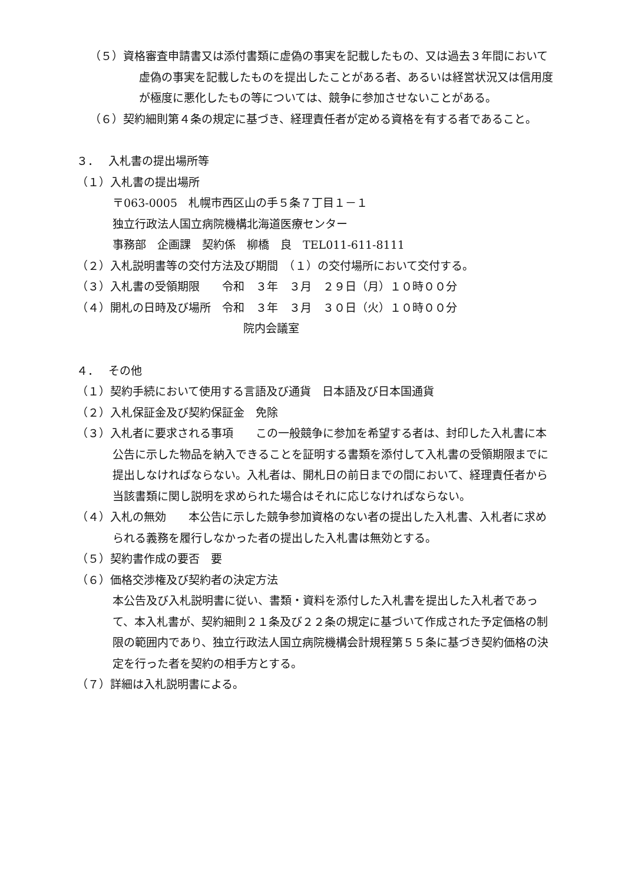（５）資格審査申請書又は添付書類に虚偽の事実を記載したもの、又は過去３年間において虚偽の事実を記載したものを提出したことがある者、あるいは経営状況又は信用度が極度に悪化したもの等については、競争に参加させないことがある。
（６）契約細則第４条の規定に基づき、経理責任者が定める資格を有する者であること。
３．　 入札書の提出場所等
（１）入札書の提出場所
〒063-0005　札幌市西区山の手５条７丁目１－１
独立行政法人国立病院機構北海道医療センター
事務部　企画課　契約係　柳橋　良　TEL011-611-8111
（２）入札説明書等の交付方法及び期間　（１）の交付場所において交付する。
（３）入札書の受領期限　　令和　３年　３月　２９日（月）１０時００分
（４）開札の日時及び場所　令和　３年　３月　３０日（火）１０時００分
院内会議室
４．　 その他
（１）契約手続において使用する言語及び通貨　日本語及び日本国通貨
（２）入札保証金及び契約保証金　免除
（３）入札者に要求される事項　　この一般競争に参加を希望する者は、封印した入札書に本公告に示した物品を納入できることを証明する書類を添付して入札書の受領期限までに提出しなければならない。入札者は、開札日の前日までの間において、経理責任者から当該書類に関し説明を求められた場合はそれに応じなければならない。
（４）入札の無効　　本公告に示した競争参加資格のない者の提出した入札書、入札者に求められる義務を履行しなかった者の提出した入札書は無効とする。
（５）契約書作成の要否　要
（６）価格交渉権及び契約者の決定方法
本公告及び入札説明書に従い、書類・資料を添付した入札書を提出した入札者であって、本入札書が、契約細則２１条及び２２条の規定に基づいて作成された予定価格の制限の範囲内であり、独立行政法人国立病院機構会計規程第５５条に基づき契約価格の決定を行った者を契約の相手方とする。
（７）詳細は入札説明書による。